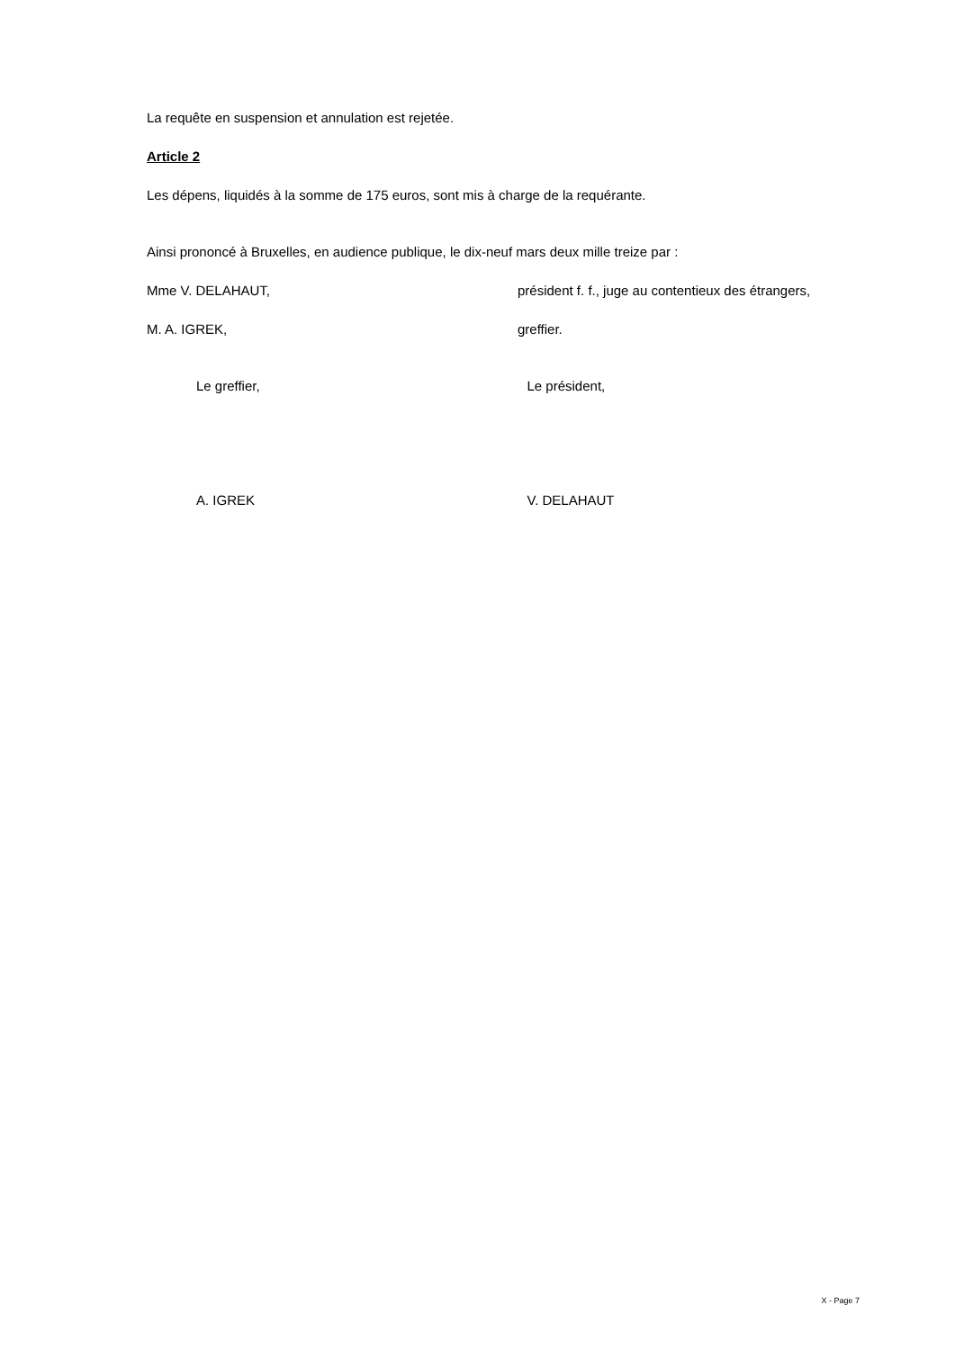La requête en suspension et annulation est rejetée.
Article 2
Les dépens, liquidés à la somme de 175 euros, sont mis à charge de la requérante.
Ainsi prononcé à Bruxelles, en audience publique, le dix-neuf mars deux mille treize par :
Mme V. DELAHAUT, président f. f., juge au contentieux des étrangers,
M. A. IGREK, greffier.
Le greffier, Le président,
A. IGREK V. DELAHAUT
X - Page 7